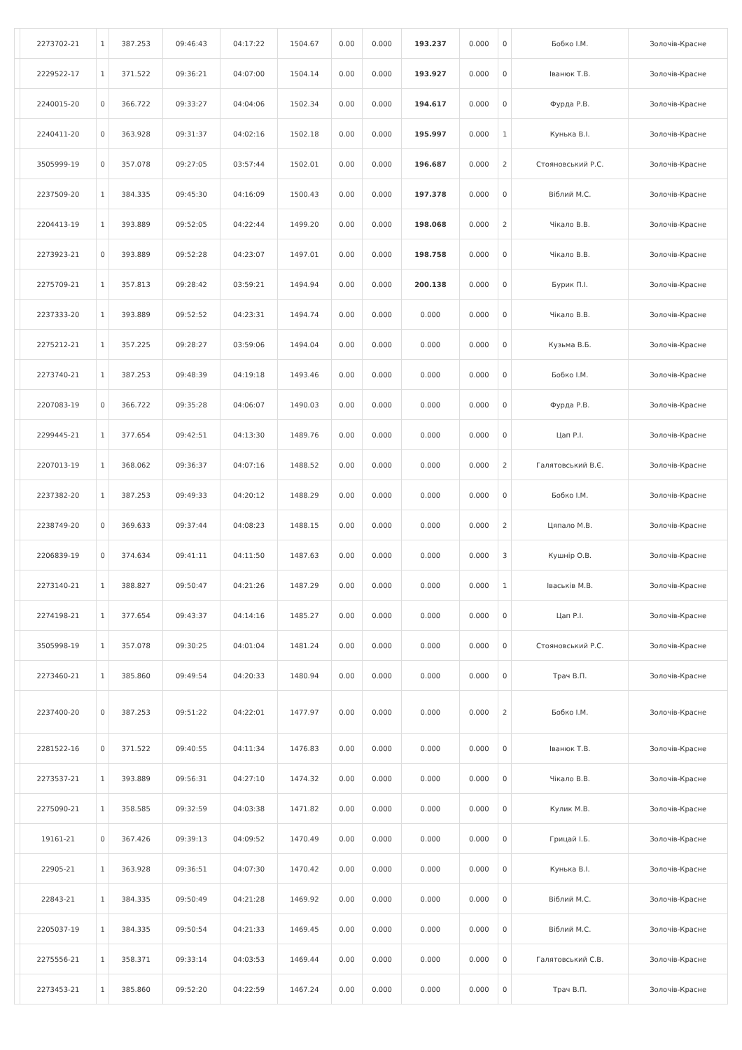| | 2273702-21 | 1 | 387.253 | 09:46:43 | 04:17:22 | 1504.67 | 0.00 | 0.000 | 193.237 | 0.000 | 0 | Бобко І.М. | Золочів-Красне |
| | 2229522-17 | 1 | 371.522 | 09:36:21 | 04:07:00 | 1504.14 | 0.00 | 0.000 | 193.927 | 0.000 | 0 | Іванюк Т.В. | Золочів-Красне |
| | 2240015-20 | 0 | 366.722 | 09:33:27 | 04:04:06 | 1502.34 | 0.00 | 0.000 | 194.617 | 0.000 | 0 | Фурда Р.В. | Золочів-Красне |
| | 2240411-20 | 0 | 363.928 | 09:31:37 | 04:02:16 | 1502.18 | 0.00 | 0.000 | 195.997 | 0.000 | 1 | Кунька В.І. | Золочів-Красне |
| | 3505999-19 | 0 | 357.078 | 09:27:05 | 03:57:44 | 1502.01 | 0.00 | 0.000 | 196.687 | 0.000 | 2 | Стояновський Р.С. | Золочів-Красне |
| | 2237509-20 | 1 | 384.335 | 09:45:30 | 04:16:09 | 1500.43 | 0.00 | 0.000 | 197.378 | 0.000 | 0 | Віблий М.С. | Золочів-Красне |
| | 2204413-19 | 1 | 393.889 | 09:52:05 | 04:22:44 | 1499.20 | 0.00 | 0.000 | 198.068 | 0.000 | 2 | Чікало В.В. | Золочів-Красне |
| | 2273923-21 | 0 | 393.889 | 09:52:28 | 04:23:07 | 1497.01 | 0.00 | 0.000 | 198.758 | 0.000 | 0 | Чікало В.В. | Золочів-Красне |
| | 2275709-21 | 1 | 357.813 | 09:28:42 | 03:59:21 | 1494.94 | 0.00 | 0.000 | 200.138 | 0.000 | 0 | Бурик П.І. | Золочів-Красне |
| | 2237333-20 | 1 | 393.889 | 09:52:52 | 04:23:31 | 1494.74 | 0.00 | 0.000 | 0.000 | 0.000 | 0 | Чікало В.В. | Золочів-Красне |
| | 2275212-21 | 1 | 357.225 | 09:28:27 | 03:59:06 | 1494.04 | 0.00 | 0.000 | 0.000 | 0.000 | 0 | Кузьма В.Б. | Золочів-Красне |
| | 2273740-21 | 1 | 387.253 | 09:48:39 | 04:19:18 | 1493.46 | 0.00 | 0.000 | 0.000 | 0.000 | 0 | Бобко І.М. | Золочів-Красне |
| | 2207083-19 | 0 | 366.722 | 09:35:28 | 04:06:07 | 1490.03 | 0.00 | 0.000 | 0.000 | 0.000 | 0 | Фурда Р.В. | Золочів-Красне |
| | 2299445-21 | 1 | 377.654 | 09:42:51 | 04:13:30 | 1489.76 | 0.00 | 0.000 | 0.000 | 0.000 | 0 | Цап Р.І. | Золочів-Красне |
| | 2207013-19 | 1 | 368.062 | 09:36:37 | 04:07:16 | 1488.52 | 0.00 | 0.000 | 0.000 | 0.000 | 2 | Галятовський В.Є. | Золочів-Красне |
| | 2237382-20 | 1 | 387.253 | 09:49:33 | 04:20:12 | 1488.29 | 0.00 | 0.000 | 0.000 | 0.000 | 0 | Бобко І.М. | Золочів-Красне |
| | 2238749-20 | 0 | 369.633 | 09:37:44 | 04:08:23 | 1488.15 | 0.00 | 0.000 | 0.000 | 0.000 | 2 | Цяпало М.В. | Золочів-Красне |
| | 2206839-19 | 0 | 374.634 | 09:41:11 | 04:11:50 | 1487.63 | 0.00 | 0.000 | 0.000 | 0.000 | 3 | Кушнір О.В. | Золочів-Красне |
| | 2273140-21 | 1 | 388.827 | 09:50:47 | 04:21:26 | 1487.29 | 0.00 | 0.000 | 0.000 | 0.000 | 1 | Іваськів М.В. | Золочів-Красне |
| | 2274198-21 | 1 | 377.654 | 09:43:37 | 04:14:16 | 1485.27 | 0.00 | 0.000 | 0.000 | 0.000 | 0 | Цап Р.І. | Золочів-Красне |
| | 3505998-19 | 1 | 357.078 | 09:30:25 | 04:01:04 | 1481.24 | 0.00 | 0.000 | 0.000 | 0.000 | 0 | Стояновський Р.С. | Золочів-Красне |
| | 2273460-21 | 1 | 385.860 | 09:49:54 | 04:20:33 | 1480.94 | 0.00 | 0.000 | 0.000 | 0.000 | 0 | Трач В.П. | Золочів-Красне |
| | 2237400-20 | 0 | 387.253 | 09:51:22 | 04:22:01 | 1477.97 | 0.00 | 0.000 | 0.000 | 0.000 | 2 | Бобко І.М. | Золочів-Красне |
| | 2281522-16 | 0 | 371.522 | 09:40:55 | 04:11:34 | 1476.83 | 0.00 | 0.000 | 0.000 | 0.000 | 0 | Іванюк Т.В. | Золочів-Красне |
| | 2273537-21 | 1 | 393.889 | 09:56:31 | 04:27:10 | 1474.32 | 0.00 | 0.000 | 0.000 | 0.000 | 0 | Чікало В.В. | Золочів-Красне |
| | 2275090-21 | 1 | 358.585 | 09:32:59 | 04:03:38 | 1471.82 | 0.00 | 0.000 | 0.000 | 0.000 | 0 | Кулик М.В. | Золочів-Красне |
| | 19161-21 | 0 | 367.426 | 09:39:13 | 04:09:52 | 1470.49 | 0.00 | 0.000 | 0.000 | 0.000 | 0 | Грицай І.Б. | Золочів-Красне |
| | 22905-21 | 1 | 363.928 | 09:36:51 | 04:07:30 | 1470.42 | 0.00 | 0.000 | 0.000 | 0.000 | 0 | Кунька В.І. | Золочів-Красне |
| | 22843-21 | 1 | 384.335 | 09:50:49 | 04:21:28 | 1469.92 | 0.00 | 0.000 | 0.000 | 0.000 | 0 | Віблий М.С. | Золочів-Красне |
| | 2205037-19 | 1 | 384.335 | 09:50:54 | 04:21:33 | 1469.45 | 0.00 | 0.000 | 0.000 | 0.000 | 0 | Віблий М.С. | Золочів-Красне |
| | 2275556-21 | 1 | 358.371 | 09:33:14 | 04:03:53 | 1469.44 | 0.00 | 0.000 | 0.000 | 0.000 | 0 | Галятовський С.В. | Золочів-Красне |
| | 2273453-21 | 1 | 385.860 | 09:52:20 | 04:22:59 | 1467.24 | 0.00 | 0.000 | 0.000 | 0.000 | 0 | Трач В.П. | Золочів-Красне |